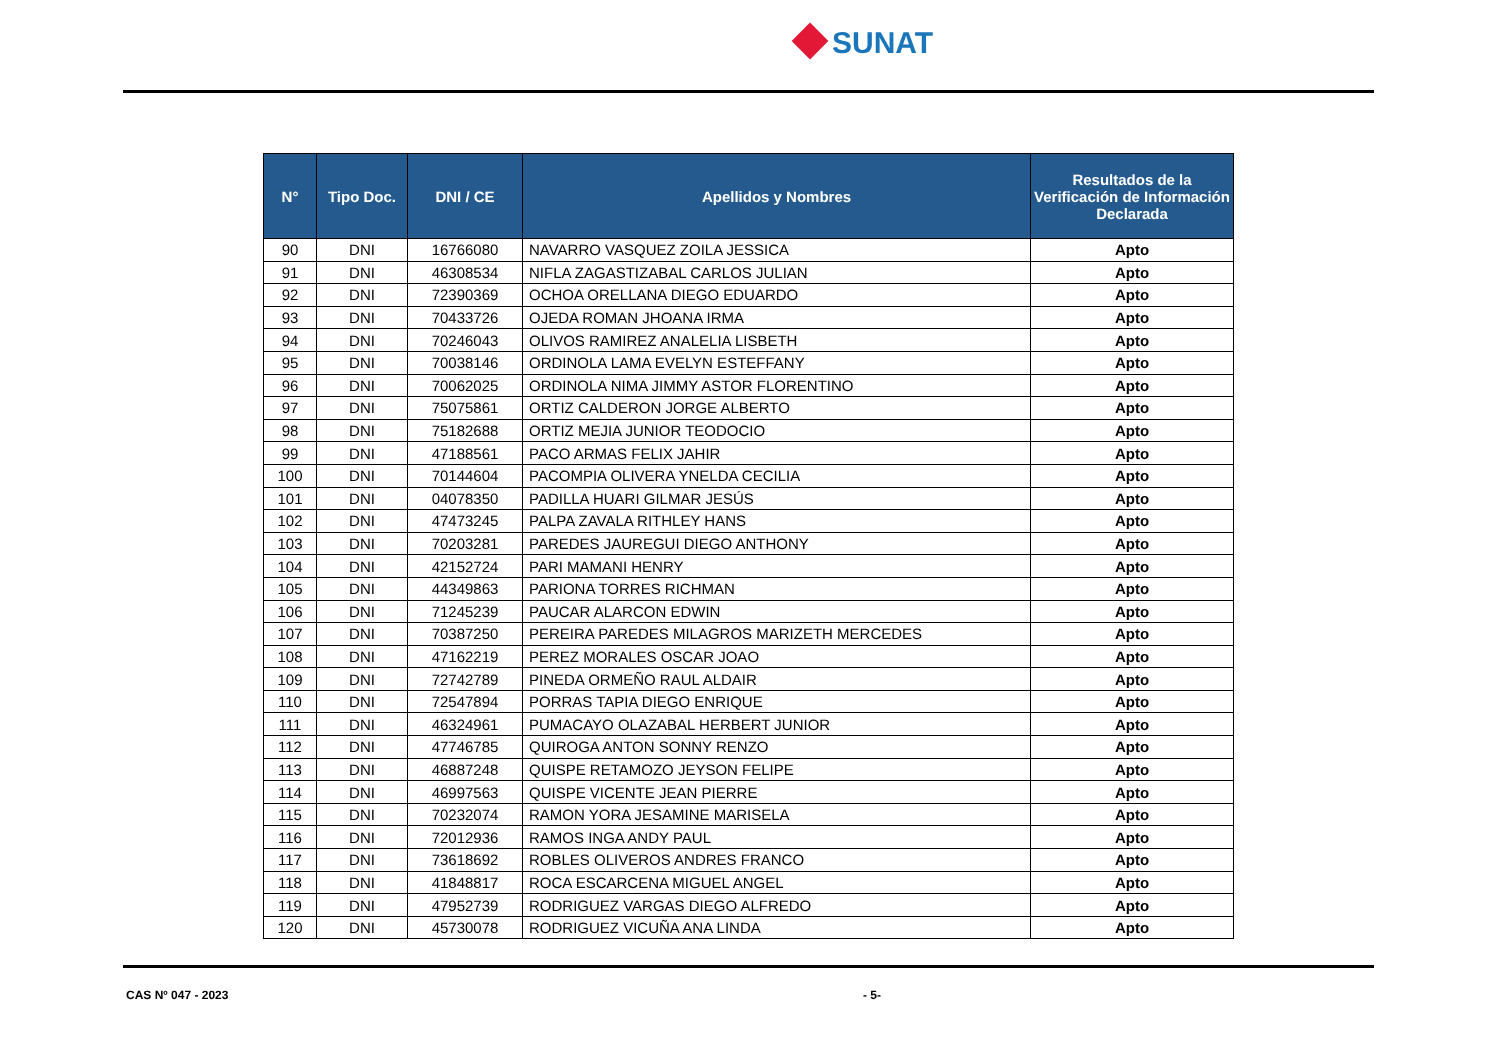SUNAT
| N° | Tipo Doc. | DNI / CE | Apellidos y Nombres | Resultados de la Verificación de Información Declarada |
| --- | --- | --- | --- | --- |
| 90 | DNI | 16766080 | NAVARRO VASQUEZ ZOILA JESSICA | Apto |
| 91 | DNI | 46308534 | NIFLA ZAGASTIZABAL CARLOS JULIAN | Apto |
| 92 | DNI | 72390369 | OCHOA ORELLANA DIEGO EDUARDO | Apto |
| 93 | DNI | 70433726 | OJEDA ROMAN JHOANA IRMA | Apto |
| 94 | DNI | 70246043 | OLIVOS RAMIREZ ANALELIA LISBETH | Apto |
| 95 | DNI | 70038146 | ORDINOLA LAMA EVELYN ESTEFFANY | Apto |
| 96 | DNI | 70062025 | ORDINOLA NIMA JIMMY ASTOR FLORENTINO | Apto |
| 97 | DNI | 75075861 | ORTIZ CALDERON JORGE ALBERTO | Apto |
| 98 | DNI | 75182688 | ORTIZ MEJIA JUNIOR TEODOCIO | Apto |
| 99 | DNI | 47188561 | PACO ARMAS FELIX JAHIR | Apto |
| 100 | DNI | 70144604 | PACOMPIA OLIVERA YNELDA CECILIA | Apto |
| 101 | DNI | 04078350 | PADILLA HUARI GILMAR JESÚS | Apto |
| 102 | DNI | 47473245 | PALPA ZAVALA RITHLEY HANS | Apto |
| 103 | DNI | 70203281 | PAREDES JAUREGUI DIEGO ANTHONY | Apto |
| 104 | DNI | 42152724 | PARI MAMANI HENRY | Apto |
| 105 | DNI | 44349863 | PARIONA TORRES RICHMAN | Apto |
| 106 | DNI | 71245239 | PAUCAR ALARCON EDWIN | Apto |
| 107 | DNI | 70387250 | PEREIRA PAREDES MILAGROS MARIZETH MERCEDES | Apto |
| 108 | DNI | 47162219 | PEREZ MORALES OSCAR JOAO | Apto |
| 109 | DNI | 72742789 | PINEDA ORMEÑO RAUL ALDAIR | Apto |
| 110 | DNI | 72547894 | PORRAS TAPIA DIEGO ENRIQUE | Apto |
| 111 | DNI | 46324961 | PUMACAYO OLAZABAL HERBERT JUNIOR | Apto |
| 112 | DNI | 47746785 | QUIROGA ANTON SONNY RENZO | Apto |
| 113 | DNI | 46887248 | QUISPE RETAMOZO JEYSON FELIPE | Apto |
| 114 | DNI | 46997563 | QUISPE VICENTE JEAN PIERRE | Apto |
| 115 | DNI | 70232074 | RAMON YORA JESAMINE MARISELA | Apto |
| 116 | DNI | 72012936 | RAMOS INGA ANDY PAUL | Apto |
| 117 | DNI | 73618692 | ROBLES OLIVEROS ANDRES FRANCO | Apto |
| 118 | DNI | 41848817 | ROCA ESCARCENA MIGUEL ANGEL | Apto |
| 119 | DNI | 47952739 | RODRIGUEZ VARGAS DIEGO ALFREDO | Apto |
| 120 | DNI | 45730078 | RODRIGUEZ VICUÑA ANA LINDA | Apto |
CAS Nº 047 - 2023 - 5-